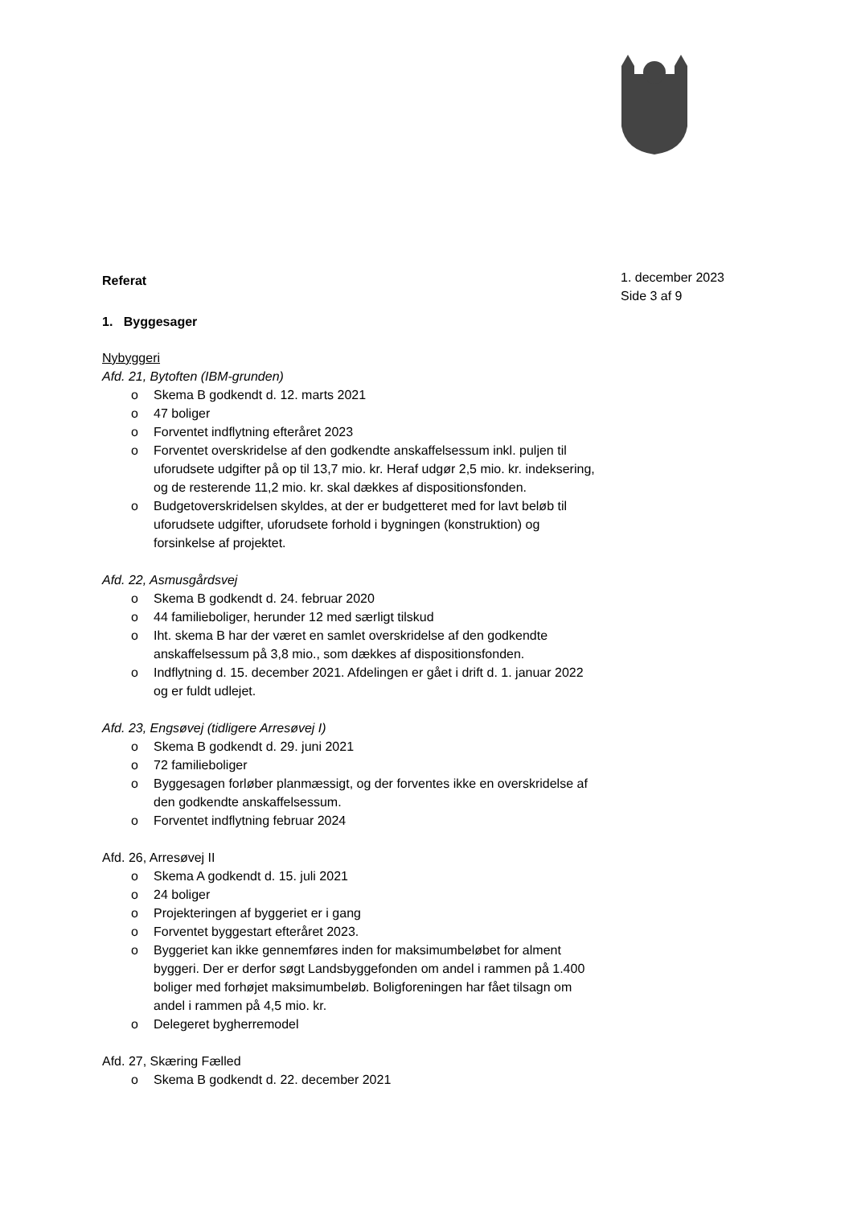Referat
1. Byggesager
Nybyggeri
Afd. 21, Bytoften (IBM-grunden)
o Skema B godkendt d. 12. marts 2021
o 47 boliger
o Forventet indflytning efteråret 2023
o Forventet overskridelse af den godkendte anskaffelsessum inkl. puljen til uforudsete udgifter på op til 13,7 mio. kr. Heraf udgør 2,5 mio. kr. indeksering, og de resterende 11,2 mio. kr. skal dækkes af dispositionsfonden.
o Budgetoverskridelsen skyldes, at der er budgetteret med for lavt beløb til uforudsete udgifter, uforudsete forhold i bygningen (konstruktion) og forsinkelse af projektet.
Afd. 22, Asmusgårdsvej
o Skema B godkendt d. 24. februar 2020
o 44 familieboliger, herunder 12 med særligt tilskud
o Iht. skema B har der været en samlet overskridelse af den godkendte anskaffelsessum på 3,8 mio., som dækkes af dispositionsfonden.
o Indflytning d. 15. december 2021. Afdelingen er gået i drift d. 1. januar 2022 og er fuldt udlejet.
Afd. 23, Engsøvej (tidligere Arresøvej I)
o Skema B godkendt d. 29. juni 2021
o 72 familieboliger
o Byggesagen forløber planmæssigt, og der forventes ikke en overskridelse af den godkendte anskaffelsessum.
o Forventet indflytning februar 2024
Afd. 26, Arresøvej II
o Skema A godkendt d. 15. juli 2021
o 24 boliger
o Projekteringen af byggeriet er i gang
o Forventet byggestart efteråret 2023.
o Byggeriet kan ikke gennemføres inden for maksimumbeløbet for alment byggeri. Der er derfor søgt Landsbyggefonden om andel i rammen på 1.400 boliger med forhøjet maksimumbeløb. Boligforeningen har fået tilsagn om andel i rammen på 4,5 mio. kr.
o Delegeret bygherremodel
Afd. 27, Skæring Fælled
o Skema B godkendt d. 22. december 2021
1. december 2023
Side 3 af 9